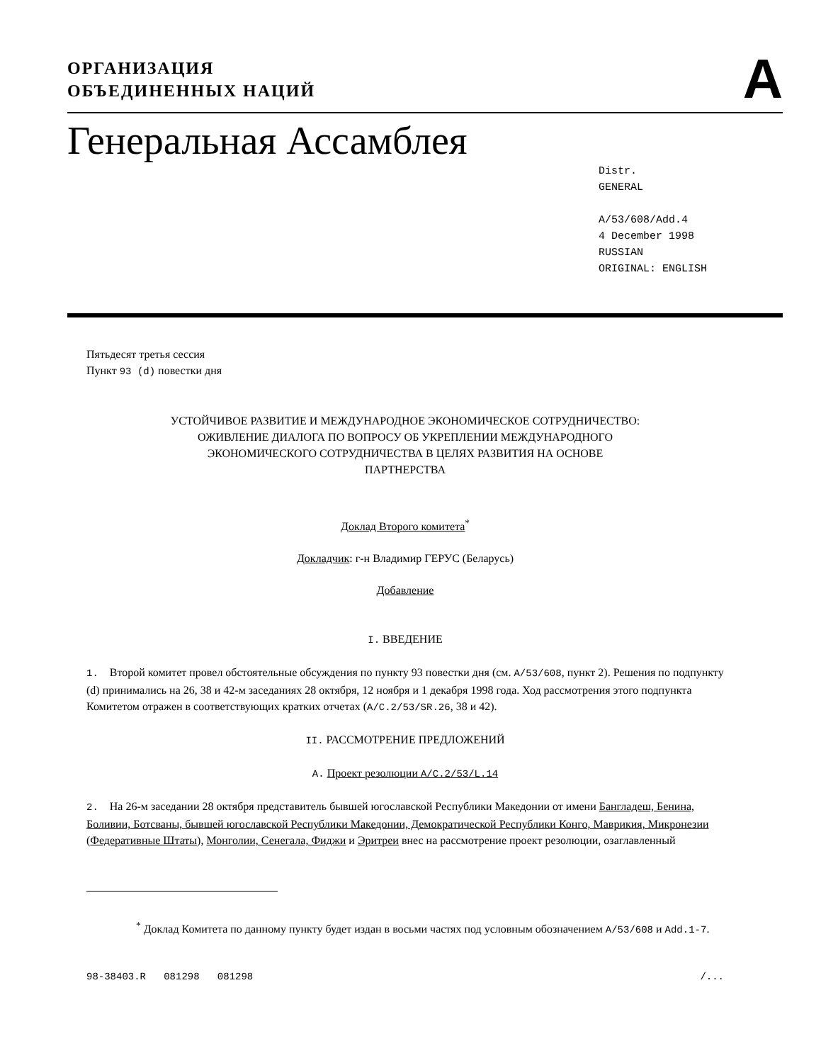ОРГАНИЗАЦИЯ
ОБЪЕДИНЕННЫХ НАЦИЙ
A
Генеральная Ассамблея
Distr.
GENERAL
A/53/608/Add.4
4 December 1998
RUSSIAN
ORIGINAL: ENGLISH
Пятьдесят третья сессия
Пункт 93 (d) повестки дня
УСТОЙЧИВОЕ РАЗВИТИЕ И МЕЖДУНАРОДНОЕ ЭКОНОМИЧЕСКОЕ СОТРУДНИЧЕСТВО:
ОЖИВЛЕНИЕ ДИАЛОГА ПО ВОПРОСУ ОБ УКРЕПЛЕНИИ МЕЖДУНАРОДНОГО
ЭКОНОМИЧЕСКОГО СОТРУДНИЧЕСТВА В ЦЕЛЯХ РАЗВИТИЯ НА ОСНОВЕ
ПАРТНЕРСТВА
Доклад Второго комитета<sup>*</sup>
Докладчик: г-н Владимир ГЕРУС (Беларусь)
Добавление
I. ВВЕДЕНИЕ
1. Второй комитет провел обстоятельные обсуждения по пункту 93 повестки дня (см. A/53/608, пункт 2). Решения по подпункту (d) принимались на 26, 38 и 42-м заседаниях 28 октября, 12 ноября и 1 декабря 1998 года. Ход рассмотрения этого подпункта Комитетом отражен в соответствующих кратких отчетах (A/C.2/53/SR.26, 38 и 42).
II. РАССМОТРЕНИЕ ПРЕДЛОЖЕНИЙ
A. Проект резолюции A/C.2/53/L.14
2. На 26-м заседании 28 октября представитель бывшей югославской Республики Македонии от имени Бангладеш, Бенина, Боливии, Ботсваны, бывшей югославской Республики Македонии, Демократической Республики Конго, Маврикия, Микронезии (Федеративные Штаты), Монголии, Сенегала, Фиджи и Эритреи внес на рассмотрение проект резолюции, озаглавленный
<sup>*</sup> Доклад Комитета по данному пункту будет издан в восьми частях под условным обозначением A/53/608 и Add.1-7.
98-38403.R 081298 081298 /...